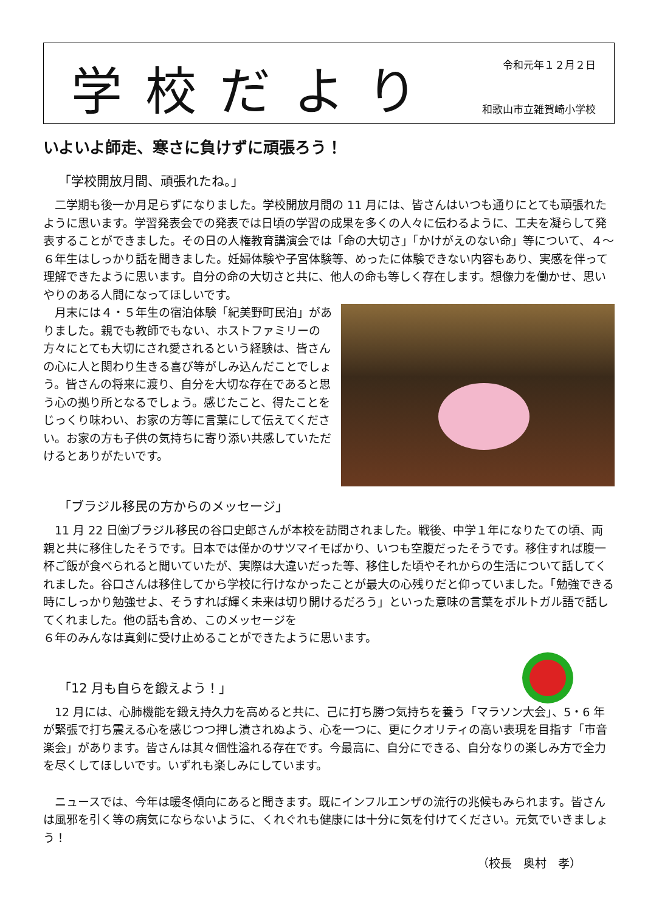学校だより
令和元年１２月２日
和歌山市立雑賀崎小学校
いよいよ師走、寒さに負けずに頑張ろう！
「学校開放月間、頑張れたね。」
二学期も後一か月足らずになりました。学校開放月間の 11 月には、皆さんはいつも通りにとても頑張れたように思います。学習発表会での発表では日頃の学習の成果を多くの人々に伝わるように、工夫を凝らして発表することができました。その日の人権教育講演会では「命の大切さ」「かけがえのない命」等について、４～６年生はしっかり話を聞きました。妊婦体験や子宮体験等、めったに体験できない内容もあり、実感を伴って理解できたように思います。自分の命の大切さと共に、他人の命も等しく存在します。想像力を働かせ、思いやりのある人間になってほしいです。
月末には４・５年生の宿泊体験「紀美野町民泊」がありました。親でも教師でもない、ホストファミリーの方々にとても大切にされ愛されるという経験は、皆さんの心に人と関わり生きる喜び等がしみ込んだことでしょう。皆さんの将来に渡り、自分を大切な存在であると思う心の拠り所となるでしょう。感じたこと、得たことをじっくり味わい、お家の方等に言葉にして伝えてください。お家の方も子供の気持ちに寄り添い共感していただけるとありがたいです。
「ブラジル移民の方からのメッセージ」
11 月 22 日㈮ブラジル移民の谷口史郎さんが本校を訪問されました。戦後、中学１年になりたての頃、両親と共に移住したそうです。日本では僅かのサツマイモばかり、いつも空腹だったそうです。移住すれば腹一杯ご飯が食べられると聞いていたが、実際は大違いだった等、移住した頃やそれからの生活について話してくれました。谷口さんは移住してから学校に行けなかったことが最大の心残りだと仰っていました。「勉強できる時にしっかり勉強せよ、そうすれば輝く未来は切り開けるだろう」といった意味の言葉をポルトガル語で話してくれました。他の話も含め、このメッセージを
６年のみんなは真剣に受け止めることができたように思います。
「12 月も自らを鍛えよう！」
12 月には、心肺機能を鍛え持久力を高めると共に、己に打ち勝つ気持ちを養う「マラソン大会」、5・6 年が緊張で打ち震える心を感じつつ押し潰されぬよう、心を一つに、更にクオリティの高い表現を目指す「市音楽会」があります。皆さんは其々個性溢れる存在です。今最高に、自分にできる、自分なりの楽しみ方で全力を尽くしてほしいです。いずれも楽しみにしています。
ニュースでは、今年は暖冬傾向にあると聞きます。既にインフルエンザの流行の兆候もみられます。皆さんは風邪を引く等の病気にならないように、くれぐれも健康には十分に気を付けてください。元気でいきましょう！
（校長　奥村　孝）